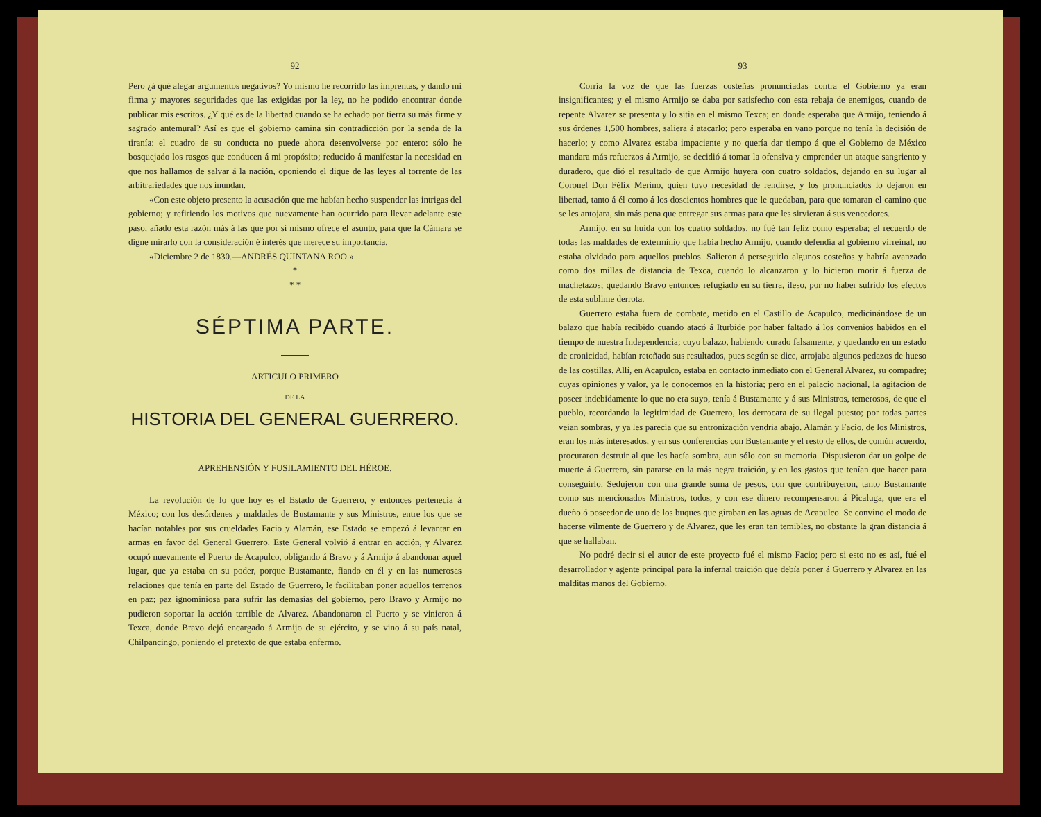92
Pero ¿á qué alegar argumentos negativos? Yo mismo he recorrido las imprentas, y dando mi firma y mayores seguridades que las exigidas por la ley, no he podido encontrar donde publicar mis escritos. ¿Y qué es de la libertad cuando se ha echado por tierra su más firme y sagrado antemural? Así es que el gobierno camina sin contradicción por la senda de la tiranía: el cuadro de su conducta no puede ahora desenvolverse por entero: sólo he bosquejado los rasgos que conducen á mi propósito; reducido á manifestar la necesidad en que nos hallamos de salvar á la nación, oponiendo el dique de las leyes al torrente de las arbitrariedades que nos inundan.
«Con este objeto presento la acusación que me habían hecho suspender las intrigas del gobierno; y refiriendo los motivos que nuevamente han ocurrido para llevar adelante este paso, añado esta razón más á las que por sí mismo ofrece el asunto, para que la Cámara se digne mirarlo con la consideración é interés que merece su importancia.
«Diciembre 2 de 1830.—ANDRÉS QUINTANA ROO.»
*
* *
SÉPTIMA PARTE.
ARTICULO PRIMERO
DE LA
HISTORIA DEL GENERAL GUERRERO.
APREHENSIÓN Y FUSILAMIENTO DEL HÉROE.
La revolución de lo que hoy es el Estado de Guerrero, y entonces pertenecía á México; con los desórdenes y maldades de Bustamante y sus Ministros, entre los que se hacían notables por sus crueldades Facio y Alamán, ese Estado se empezó á levantar en armas en favor del General Guerrero. Este General volvió á entrar en acción, y Alvarez ocupó nuevamente el Puerto de Acapulco, obligando á Bravo y á Armijo á abandonar aquel lugar, que ya estaba en su poder, porque Bustamante, fiando en él y en las numerosas relaciones que tenía en parte del Estado de Guerrero, le facilitaban poner aquellos terrenos en paz; paz ignominiosa para sufrir las demasías del gobierno, pero Bravo y Armijo no pudieron soportar la acción terrible de Alvarez. Abandonaron el Puerto y se vinieron á Texca, donde Bravo dejó encargado á Armijo de su ejército, y se vino á su país natal, Chilpancingo, poniendo el pretexto de que estaba enfermo.
93
Corría la voz de que las fuerzas costeñas pronunciadas contra el Gobierno ya eran insignificantes; y el mismo Armijo se daba por satisfecho con esta rebaja de enemigos, cuando de repente Alvarez se presenta y lo sitia en el mismo Texca; en donde esperaba que Armijo, teniendo á sus órdenes 1,500 hombres, saliera á atacarlo; pero esperaba en vano porque no tenía la decisión de hacerlo; y como Alvarez estaba impaciente y no quería dar tiempo á que el Gobierno de México mandara más refuerzos á Armijo, se decidió á tomar la ofensiva y emprender un ataque sangriento y duradero, que dió el resultado de que Armijo huyera con cuatro soldados, dejando en su lugar al Coronel Don Félix Merino, quien tuvo necesidad de rendirse, y los pronunciados lo dejaron en libertad, tanto á él como á los doscientos hombres que le quedaban, para que tomaran el camino que se les antojara, sin más pena que entregar sus armas para que les sirvieran á sus vencedores.
Armijo, en su huida con los cuatro soldados, no fué tan feliz como esperaba; el recuerdo de todas las maldades de exterminio que había hecho Armijo, cuando defendía al gobierno virreinal, no estaba olvidado para aquellos pueblos. Salieron á perseguirlo algunos costeños y habría avanzado como dos millas de distancia de Texca, cuando lo alcanzaron y lo hicieron morir á fuerza de machetazos; quedando Bravo entonces refugiado en su tierra, ileso, por no haber sufrido los efectos de esta sublime derrota.
Guerrero estaba fuera de combate, metido en el Castillo de Acapulco, medicinándose de un balazo que había recibido cuando atacó á Iturbide por haber faltado á los convenios habidos en el tiempo de nuestra Independencia; cuyo balazo, habiendo curado falsamente, y quedando en un estado de cronicidad, habían retoñado sus resultados, pues según se dice, arrojaba algunos pedazos de hueso de las costillas. Allí, en Acapulco, estaba en contacto inmediato con el General Alvarez, su compadre; cuyas opiniones y valor, ya le conocemos en la historia; pero en el palacio nacional, la agitación de poseer indebidamente lo que no era suyo, tenía á Bustamante y á sus Ministros, temerosos, de que el pueblo, recordando la legitimidad de Guerrero, los derrocara de su ilegal puesto; por todas partes veían sombras, y ya les parecía que su entronización vendría abajo. Alamán y Facio, de los Ministros, eran los más interesados, y en sus conferencias con Bustamante y el resto de ellos, de común acuerdo, procuraron destruir al que les hacía sombra, aun sólo con su memoria. Dispusieron dar un golpe de muerte á Guerrero, sin pararse en la más negra traición, y en los gastos que tenían que hacer para conseguirlo. Sedujeron con una grande suma de pesos, con que contribuyeron, tanto Bustamante como sus mencionados Ministros, todos, y con ese dinero recompensaron á Picaluga, que era el dueño ó poseedor de uno de los buques que giraban en las aguas de Acapulco. Se convino el modo de hacerse vilmente de Guerrero y de Alvarez, que les eran tan temibles, no obstante la gran distancia á que se hallaban.
No podré decir si el autor de este proyecto fué el mismo Facio; pero si esto no es así, fué el desarrollador y agente principal para la infernal traición que debía poner á Guerrero y Alvarez en las malditas manos del Gobierno.